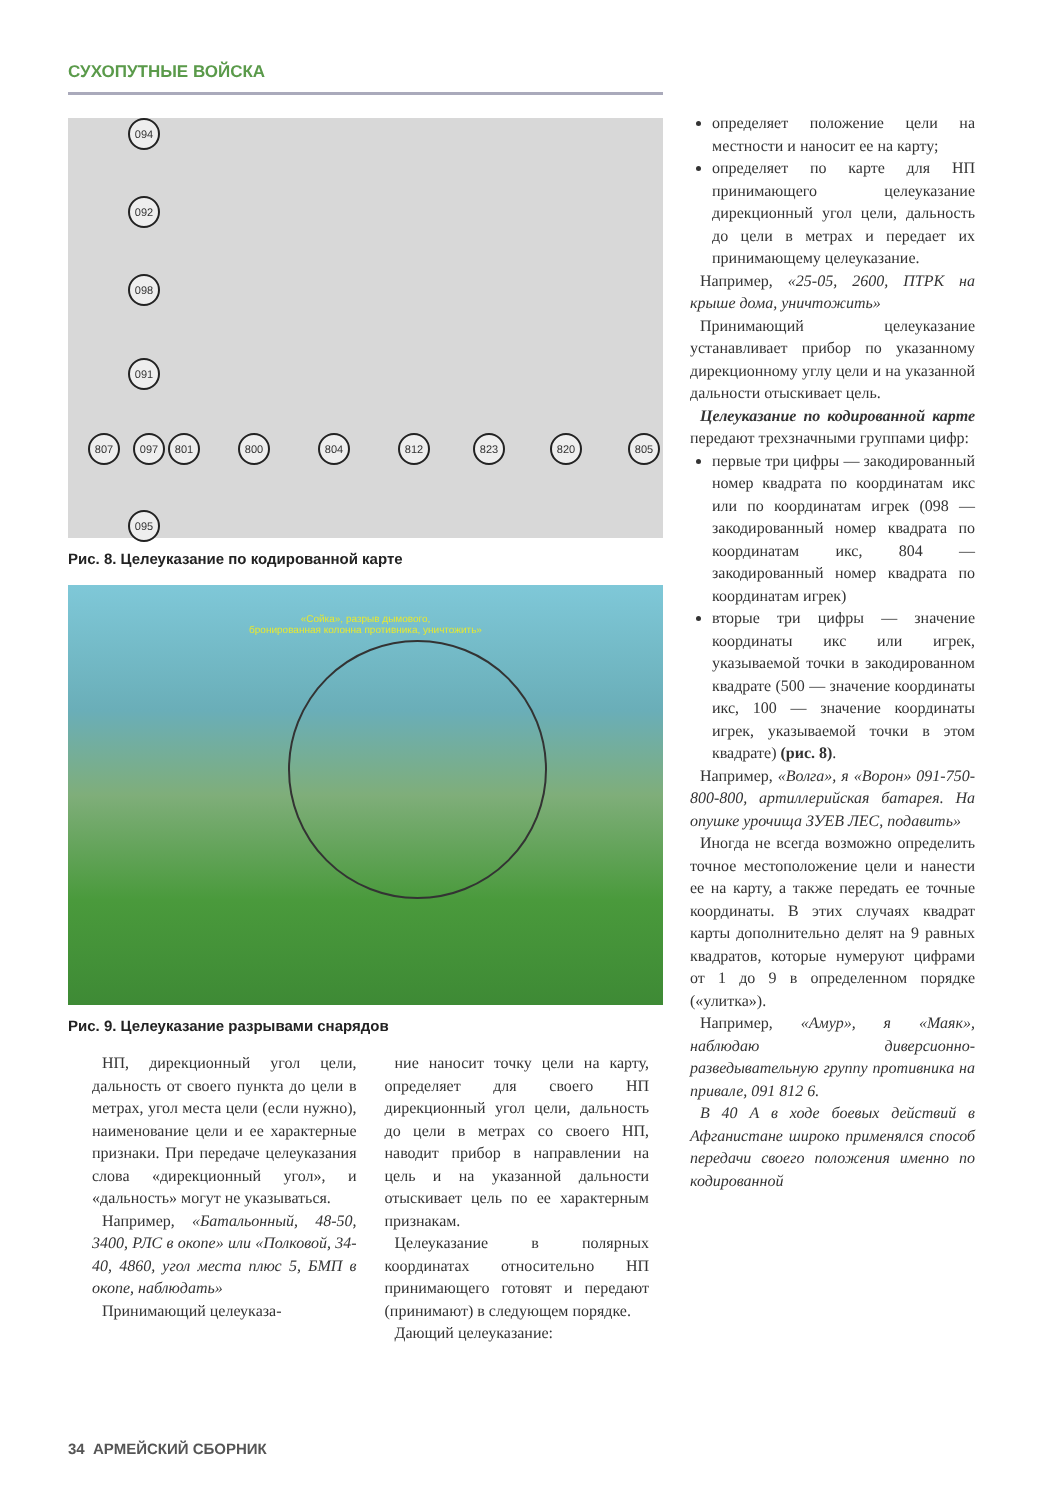СУХОПУТНЫЕ ВОЙСКА
094
092
098
091
807 097 801 800 804 812 823 820 805
095
Рис. 8. Целеуказание по кодированной карте
«Сойка», разрыв дымового,
бронированная колонна противника, уничтожить»
Рис. 9. Целеуказание разрывами снарядов
НП, дирекционный угол цели, дальность от своего пункта до цели в метрах, угол места цели (если нужно), наименование цели и ее характерные признаки. При передаче целеуказания слова «дирекционный угол», и «дальность» могут не указываться.
Например, «Батальонный, 48-50, 3400, РЛС в окопе» или «Полковой, 34-40, 4860, угол места плюс 5, БМП в окопе, наблюдать»
Принимающий целеуказа-
ние наносит точку цели на карту, определяет для своего НП дирекционный угол цели, дальность до цели в метрах со своего НП, наводит прибор в направлении на цель и на указанной дальности отыскивает цель по ее характерным признакам.
Целеуказание в полярных координатах относительно НП принимающего готовят и передают (принимают) в следующем порядке.
Дающий целеуказание:
определяет положение цели на местности и наносит ее на карту;
определяет по карте для НП принимающего целеуказание дирекционный угол цели, дальность до цели в метрах и передает их принимающему целеуказание.
Например, «25-05, 2600, ПТРК на крыше дома, уничтожить»
Принимающий целеуказание устанавливает прибор по указанному дирекционному углу цели и на указанной дальности отыскивает цель.
Целеуказание по кодированной карте передают трехзначными группами цифр:
первые три цифры — закодированный номер квадрата по координатам икс или по координатам игрек (098 — закодированный номер квадрата по координатам икс, 804 — закодированный номер квадрата по координатам игрек)
вторые три цифры — значение координаты икс или игрек, указываемой точки в закодированном квадрате (500 — значение координаты икс, 100 — значение координаты игрек, указываемой точки в этом квадрате) (рис. 8).
Например, «Волга», я «Ворон» 091-750-800-800, артиллерийская батарея. На опушке урочища ЗУЕВ ЛЕС, подавить»
Иногда не всегда возможно определить точное местоположение цели и нанести ее на карту, а также передать ее точные координаты. В этих случаях квадрат карты дополнительно делят на 9 равных квадратов, которые нумеруют цифрами от 1 до 9 в определенном порядке («улитка»).
Например, «Амур», я «Маяк», наблюдаю диверсионно-разведывательную группу противника на привале, 091 812 6.
В 40 А в ходе боевых действий в Афганистане широко применялся способ передачи своего положения именно по кодированной
34 АРМЕЙСКИЙ СБОРНИК